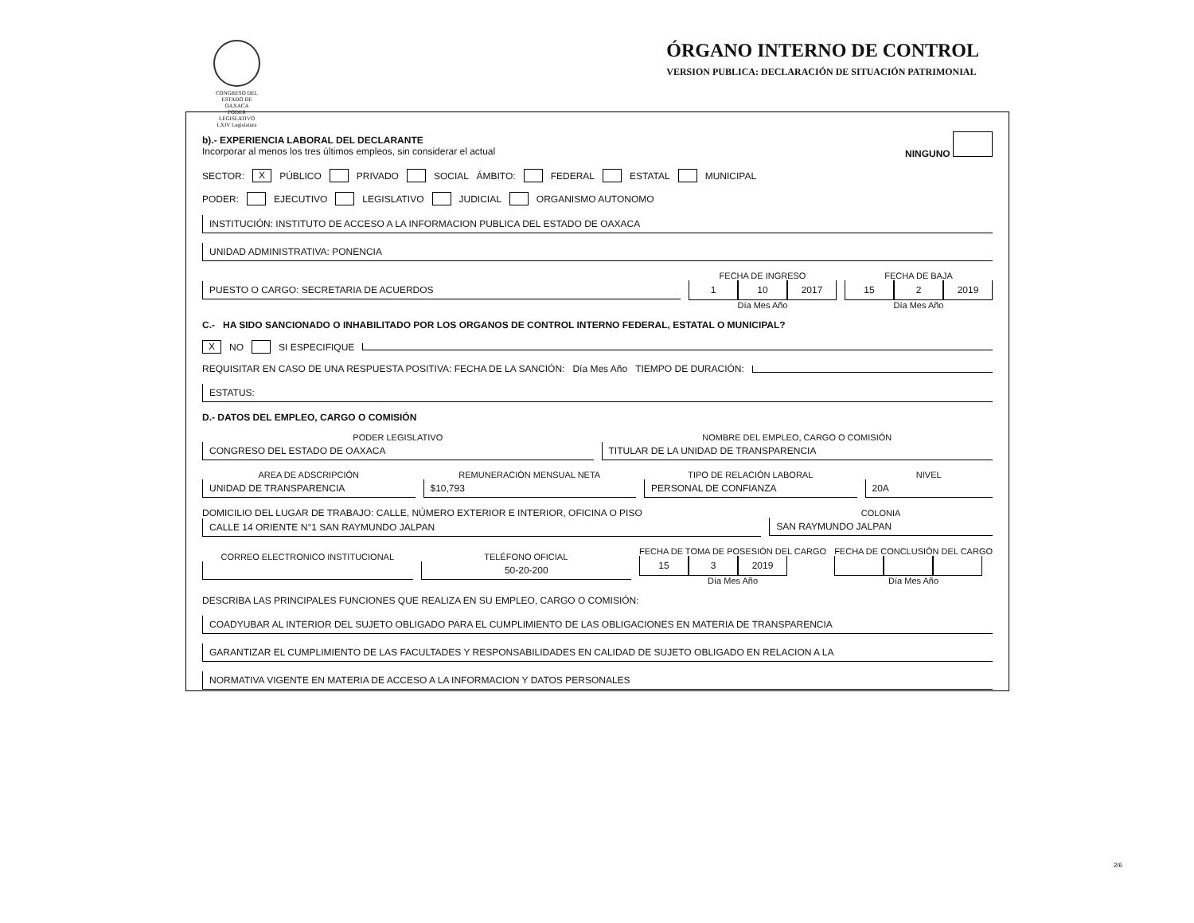CONGRESO DEL ESTADO DE OAXACA
PODER LEGISLATIVO
LXIV Legislatura
ÓRGANO INTERNO DE CONTROL
VERSION PUBLICA: DECLARACIÓN DE SITUACIÓN PATRIMONIAL
b).- EXPERIENCIA LABORAL DEL DECLARANTE
Incorporar al menos los tres últimos empleos, sin considerar el actual
NINGUNO
SECTOR: X PÚBLICO PRIVADO SOCIAL ÁMBITO: FEDERAL ESTATAL MUNICIPAL
PODER: EJECUTIVO LEGISLATIVO JUDICIAL ORGANISMO AUTONOMO
INSTITUCIÓN: INSTITUTO DE ACCESO A LA INFORMACION PUBLICA DEL ESTADO DE OAXACA
UNIDAD ADMINISTRATIVA: PONENCIA
PUESTO O CARGO: SECRETARIA DE ACUERDOS
FECHA DE INGRESO
1 10 2017
Día Mes Año
FECHA DE BAJA
15 2 2019
Día Mes Año
C.- HA SIDO SANCIONADO O INHABILITADO POR LOS ORGANOS DE CONTROL INTERNO FEDERAL, ESTATAL O MUNICIPAL?
X NO SI ESPECIFIQUE
REQUISITAR EN CASO DE UNA RESPUESTA POSITIVA: FECHA DE LA SANCIÓN: Día Mes Año TIEMPO DE DURACIÓN:
ESTATUS:
D.- DATOS DEL EMPLEO, CARGO O COMISIÓN
PODER LEGISLATIVO
CONGRESO DEL ESTADO DE OAXACA
NOMBRE DEL EMPLEO, CARGO O COMISIÓN
TITULAR DE LA UNIDAD DE TRANSPARENCIA
AREA DE ADSCRIPCIÓN
UNIDAD DE TRANSPARENCIA
REMUNERACIÓN MENSUAL NETA
$10,793
TIPO DE RELACIÓN LABORAL
PERSONAL DE CONFIANZA
NIVEL
20A
DOMICILIO DEL LUGAR DE TRABAJO: CALLE, NÚMERO EXTERIOR E INTERIOR, OFICINA O PISO
CALLE 14 ORIENTE N°1 SAN RAYMUNDO JALPAN
COLONIA
SAN RAYMUNDO JALPAN
CORREO ELECTRONICO INSTITUCIONAL
TELÉFONO OFICIAL
50-20-200
FECHA DE TOMA DE POSESIÓN DEL CARGO
15 3 2019
Día Mes Año
FECHA DE CONCLUSIÓN DEL CARGO
Día Mes Año
DESCRIBA LAS PRINCIPALES FUNCIONES QUE REALIZA EN SU EMPLEO, CARGO O COMISIÓN:
COADYUBAR AL INTERIOR DEL SUJETO OBLIGADO PARA EL CUMPLIMIENTO DE LAS OBLIGACIONES EN MATERIA DE TRANSPARENCIA
GARANTIZAR EL CUMPLIMIENTO DE LAS FACULTADES Y RESPONSABILIDADES EN CALIDAD DE SUJETO OBLIGADO EN RELACION A LA
NORMATIVA VIGENTE EN MATERIA DE ACCESO A LA INFORMACION Y DATOS PERSONALES
2/6